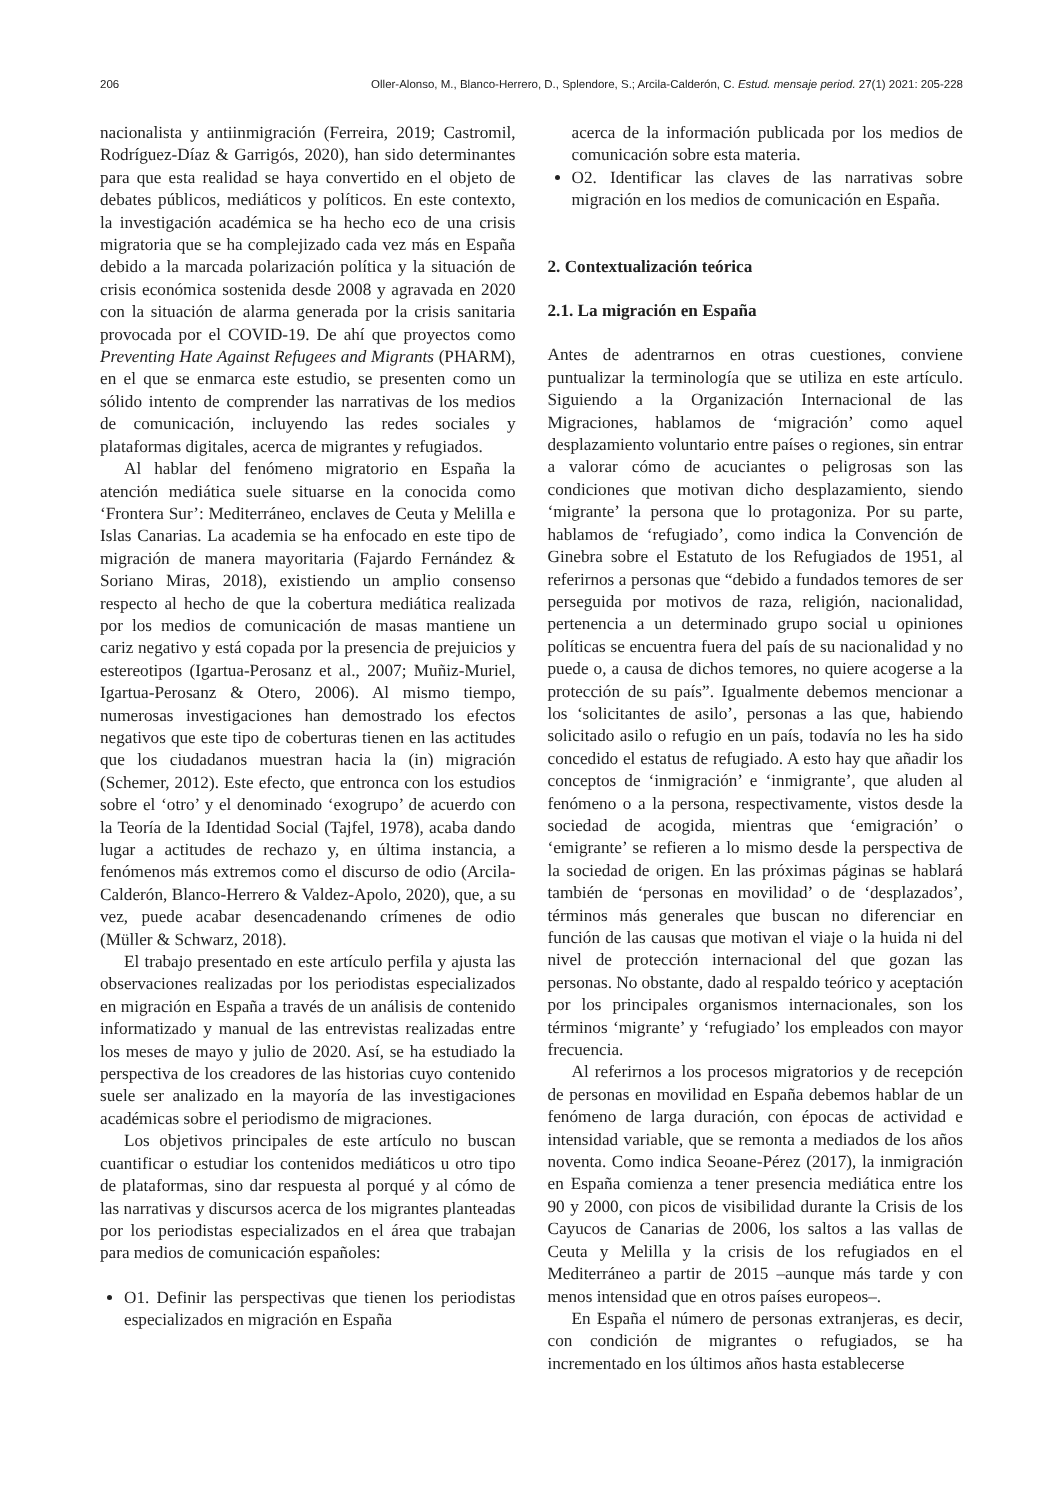206 Oller-Alonso, M., Blanco-Herrero, D., Splendore, S.; Arcila-Calderón, C. Estud. mensaje period. 27(1) 2021: 205-228
nacionalista y antiinmigración (Ferreira, 2019; Castromil, Rodríguez-Díaz & Garrigós, 2020), han sido determinantes para que esta realidad se haya convertido en el objeto de debates públicos, mediáticos y políticos. En este contexto, la investigación académica se ha hecho eco de una crisis migratoria que se ha complejizado cada vez más en España debido a la marcada polarización política y la situación de crisis económica sostenida desde 2008 y agravada en 2020 con la situación de alarma generada por la crisis sanitaria provocada por el COVID-19. De ahí que proyectos como Preventing Hate Against Refugees and Migrants (PHARM), en el que se enmarca este estudio, se presenten como un sólido intento de comprender las narrativas de los medios de comunicación, incluyendo las redes sociales y plataformas digitales, acerca de migrantes y refugiados.
Al hablar del fenómeno migratorio en España la atención mediática suele situarse en la conocida como ‘Frontera Sur’: Mediterráneo, enclaves de Ceuta y Melilla e Islas Canarias. La academia se ha enfocado en este tipo de migración de manera mayoritaria (Fajardo Fernández & Soriano Miras, 2018), existiendo un amplio consenso respecto al hecho de que la cobertura mediática realizada por los medios de comunicación de masas mantiene un cariz negativo y está copada por la presencia de prejuicios y estereotipos (Igartua-Perosanz et al., 2007; Muñiz-Muriel, Igartua-Perosanz & Otero, 2006). Al mismo tiempo, numerosas investigaciones han demostrado los efectos negativos que este tipo de coberturas tienen en las actitudes que los ciudadanos muestran hacia la (in) migración (Schemer, 2012). Este efecto, que entronca con los estudios sobre el ‘otro’ y el denominado ‘exogrupo’ de acuerdo con la Teoría de la Identidad Social (Tajfel, 1978), acaba dando lugar a actitudes de rechazo y, en última instancia, a fenómenos más extremos como el discurso de odio (Arcila-Calderón, Blanco-Herrero & Valdez-Apolo, 2020), que, a su vez, puede acabar desencadenando crímenes de odio (Müller & Schwarz, 2018).
El trabajo presentado en este artículo perfila y ajusta las observaciones realizadas por los periodistas especializados en migración en España a través de un análisis de contenido informatizado y manual de las entrevistas realizadas entre los meses de mayo y julio de 2020. Así, se ha estudiado la perspectiva de los creadores de las historias cuyo contenido suele ser analizado en la mayoría de las investigaciones académicas sobre el periodismo de migraciones.
Los objetivos principales de este artículo no buscan cuantificar o estudiar los contenidos mediáticos u otro tipo de plataformas, sino dar respuesta al porqué y al cómo de las narrativas y discursos acerca de los migrantes planteadas por los periodistas especializados en el área que trabajan para medios de comunicación españoles:
O1. Definir las perspectivas que tienen los periodistas especializados en migración en España
acerca de la información publicada por los medios de comunicación sobre esta materia.
O2. Identificar las claves de las narrativas sobre migración en los medios de comunicación en España.
2. Contextualización teórica
2.1. La migración en España
Antes de adentrarnos en otras cuestiones, conviene puntualizar la terminología que se utiliza en este artículo. Siguiendo a la Organización Internacional de las Migraciones, hablamos de ‘migración’ como aquel desplazamiento voluntario entre países o regiones, sin entrar a valorar cómo de acuciantes o peligrosas son las condiciones que motivan dicho desplazamiento, siendo ‘migrante’ la persona que lo protagoniza. Por su parte, hablamos de ‘refugiado’, como indica la Convención de Ginebra sobre el Estatuto de los Refugiados de 1951, al referirnos a personas que “debido a fundados temores de ser perseguida por motivos de raza, religión, nacionalidad, pertenencia a un determinado grupo social u opiniones políticas se encuentra fuera del país de su nacionalidad y no puede o, a causa de dichos temores, no quiere acogerse a la protección de su país”. Igualmente debemos mencionar a los ‘solicitantes de asilo’, personas a las que, habiendo solicitado asilo o refugio en un país, todavía no les ha sido concedido el estatus de refugiado. A esto hay que añadir los conceptos de ‘inmigración’ e ‘inmigrante’, que aluden al fenómeno o a la persona, respectivamente, vistos desde la sociedad de acogida, mientras que ‘emigración’ o ‘emigrante’ se refieren a lo mismo desde la perspectiva de la sociedad de origen. En las próximas páginas se hablará también de ‘personas en movilidad’ o de ‘desplazados’, términos más generales que buscan no diferenciar en función de las causas que motivan el viaje o la huida ni del nivel de protección internacional del que gozan las personas. No obstante, dado al respaldo teórico y aceptación por los principales organismos internacionales, son los términos ‘migrante’ y ‘refugiado’ los empleados con mayor frecuencia.
Al referirnos a los procesos migratorios y de recepción de personas en movilidad en España debemos hablar de un fenómeno de larga duración, con épocas de actividad e intensidad variable, que se remonta a mediados de los años noventa. Como indica Seoane-Pérez (2017), la inmigración en España comienza a tener presencia mediática entre los 90 y 2000, con picos de visibilidad durante la Crisis de los Cayucos de Canarias de 2006, los saltos a las vallas de Ceuta y Melilla y la crisis de los refugiados en el Mediterráneo a partir de 2015 –aunque más tarde y con menos intensidad que en otros países europeos–.
En España el número de personas extranjeras, es decir, con condición de migrantes o refugiados, se ha incrementado en los últimos años hasta establecerse